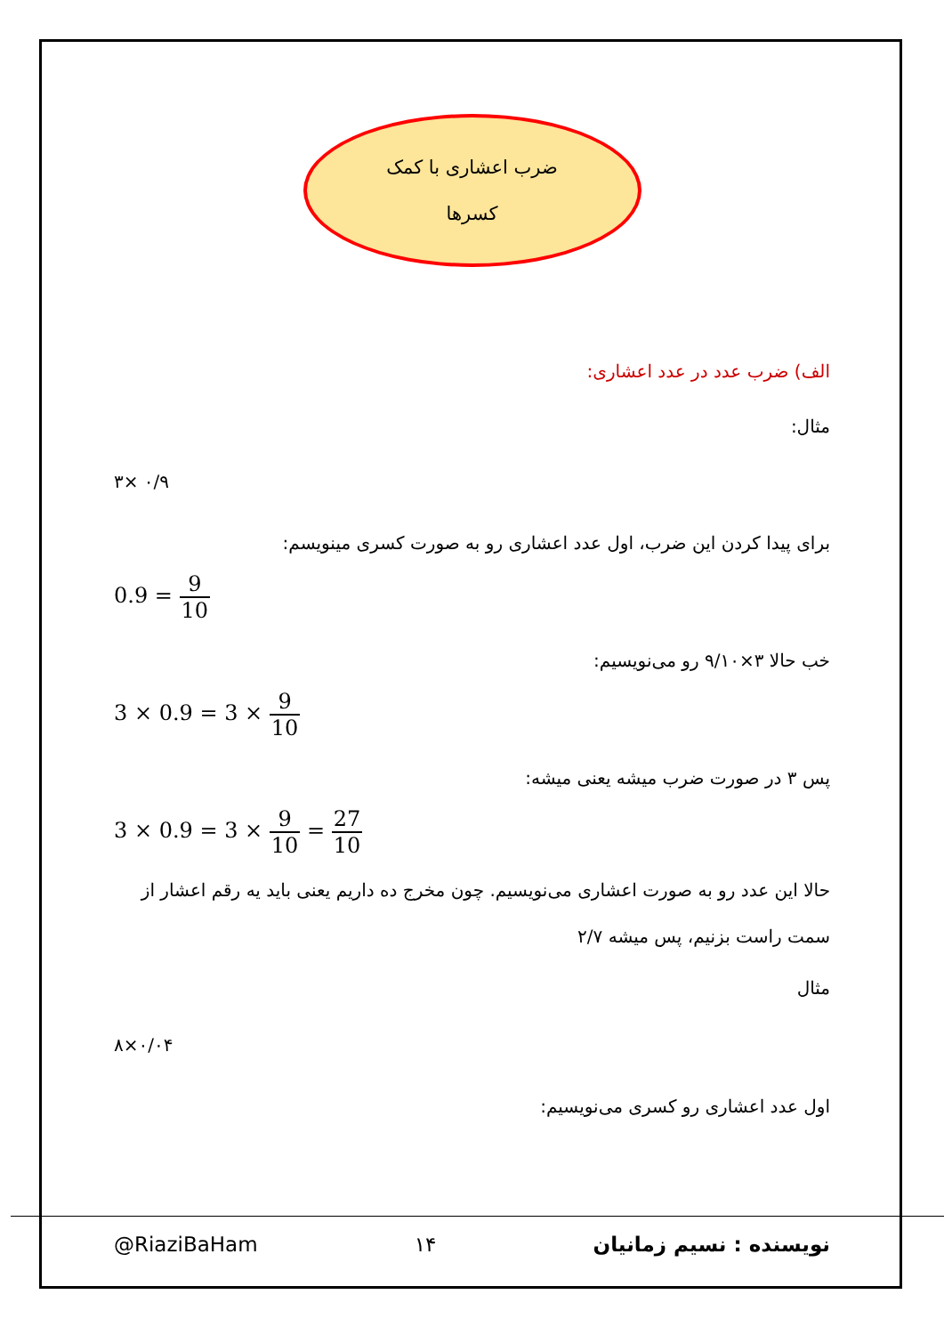ضرب اعشاری با کمک
کسرها
الف) ضرب عدد در عدد اعشاری:
مثال:
۳× ۰/۹
برای پیدا کردن این ضرب، اول عدد اعشاری رو به صورت کسری مینویسم:
0.9 = 9 10
خب حالا ۳×۹/۱۰ رو می‌نویسیم:
3 × 0.9 = 3 × 9 10
پس ۳ در صورت ضرب میشه یعنی میشه:
3 × 0.9 = 3 × 9 10 = 27 10
حالا این عدد رو به صورت اعشاری می‌نویسیم. چون مخرج ده داریم یعنی باید یه رقم اعشار از سمت راست بزنیم، پس میشه ۲/۷
مثال
۸×۰/۰۴
اول عدد اعشاری رو کسری می‌نویسیم:
@RiaziBaHam ۱۴ نویسنده : نسیم زمانیان